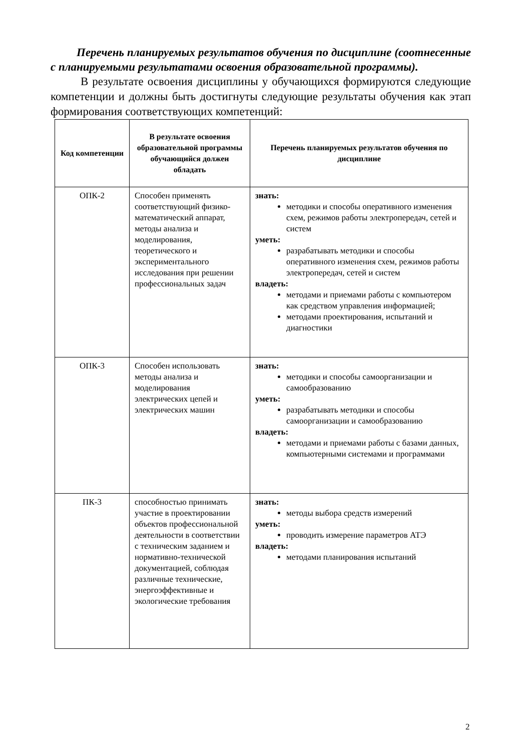Перечень планируемых результатов обучения по дисциплине (соотнесенные с планируемыми результатами освоения образовательной программы).
В результате освоения дисциплины у обучающихся формируются следующие компетенции и должны быть достигнуты следующие результаты обучения как этап формирования соответствующих компетенций:
| Код компетенции | В результате освоения образовательной программы обучающийся должен обладать | Перечень планируемых результатов обучения по дисциплине |
| --- | --- | --- |
| ОПК-2 | Способен применять соответствующий физико-математический аппарат, методы анализа и моделирования, теоретического и экспериментального исследования при решении профессиональных задач | знать: методики и способы оперативного изменения схем, режимов работы электропередач, сетей и систем уметь: разрабатывать методики и способы оперативного изменения схем, режимов работы электропередач, сетей и систем владеть: методами и приемами работы с компьютером как средством управления информацией; методами проектирования, испытаний и диагностики |
| ОПК-3 | Способен использовать методы анализа и моделирования электрических цепей и электрических машин | знать: методики и способы самоорганизации и самообразованию уметь: разрабатывать методики и способы самоорганизации и самообразованию владеть: методами и приемами работы с базами данных, компьютерными системами и программами |
| ПК-3 | способностью принимать участие в проектировании объектов профессиональной деятельности в соответствии с техническим заданием и нормативно-технической документацией, соблюдая различные технические, энергоэффективные и экологические требования | знать: методы выбора средств измерений уметь: проводить измерение параметров АТЭ владеть: методами планирования испытаний |
2